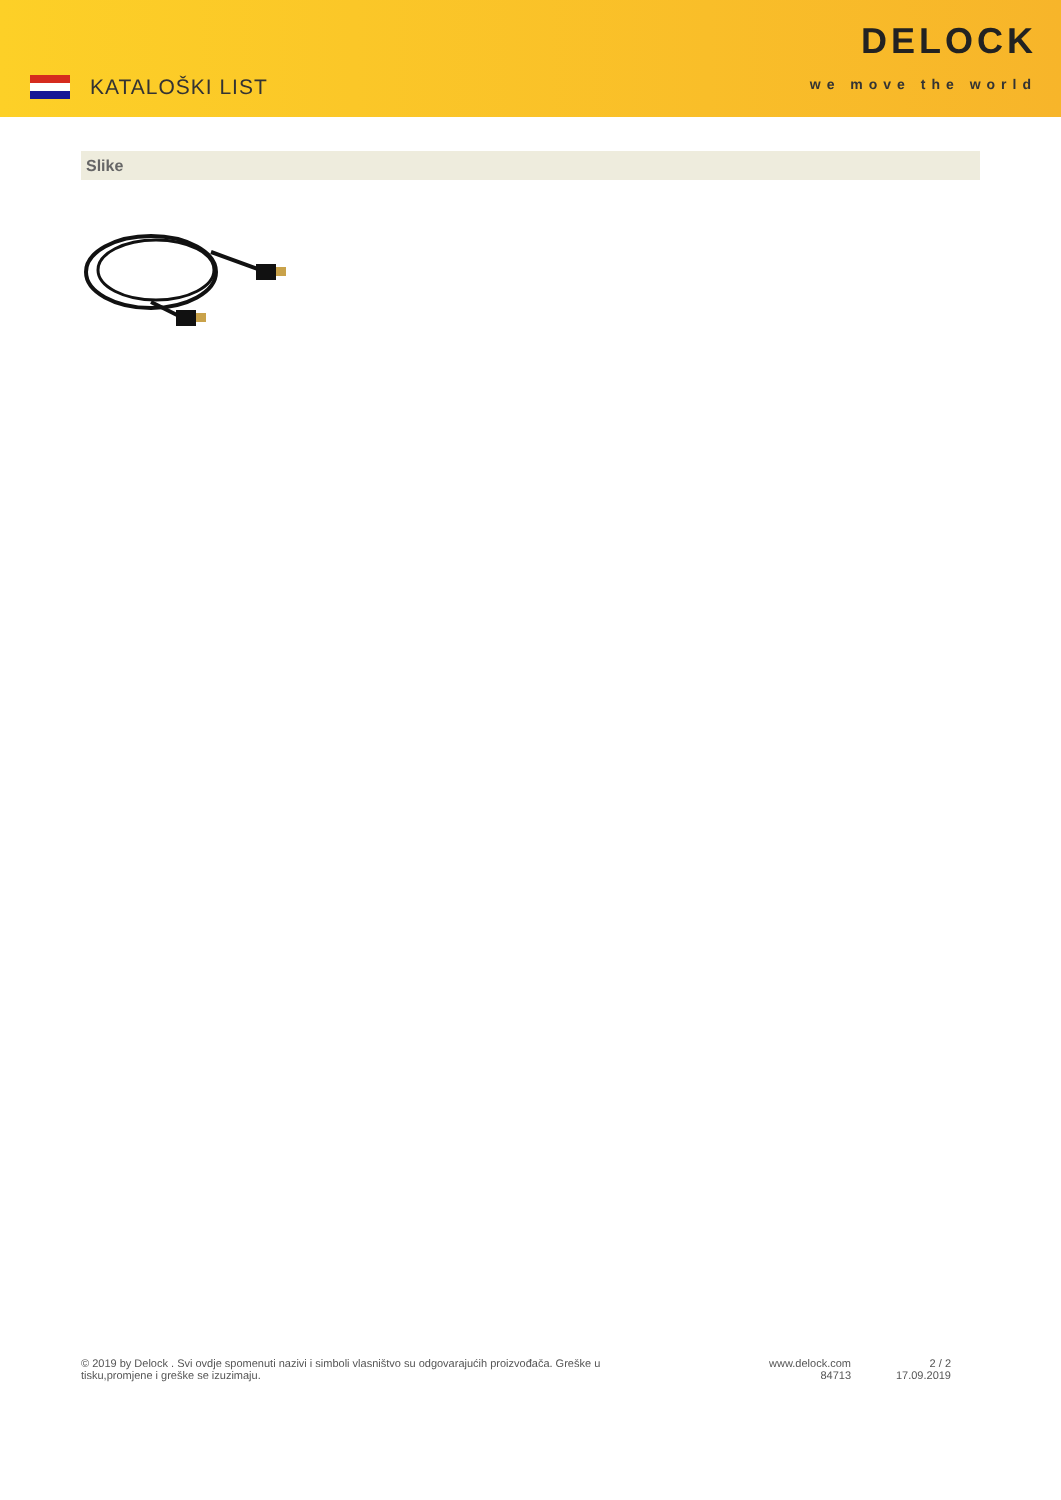KATALOŠKI LIST
DELOCK
we move the world
Slike
© 2019 by Delock . Svi ovdje spomenuti nazivi i simboli vlasništvo su odgovarajućih proizvođača. Greške u tisku,promjene i greške se izuzimaju.
www.delock.com
84713
2 / 2
17.09.2019